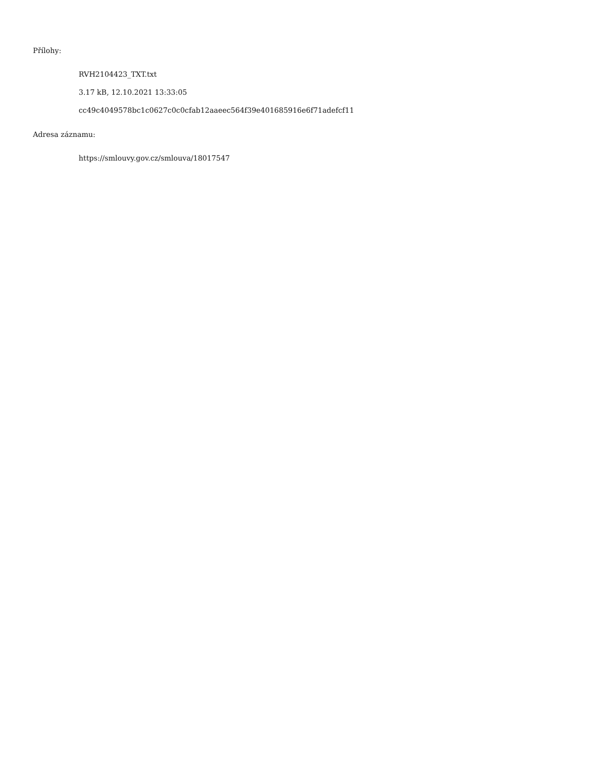Přílohy:
RVH2104423_TXT.txt
3.17 kB, 12.10.2021 13:33:05
cc49c4049578bc1c0627c0c0cfab12aaeec564f39e401685916e6f71adefcf11
Adresa záznamu:
https://smlouvy.gov.cz/smlouva/18017547